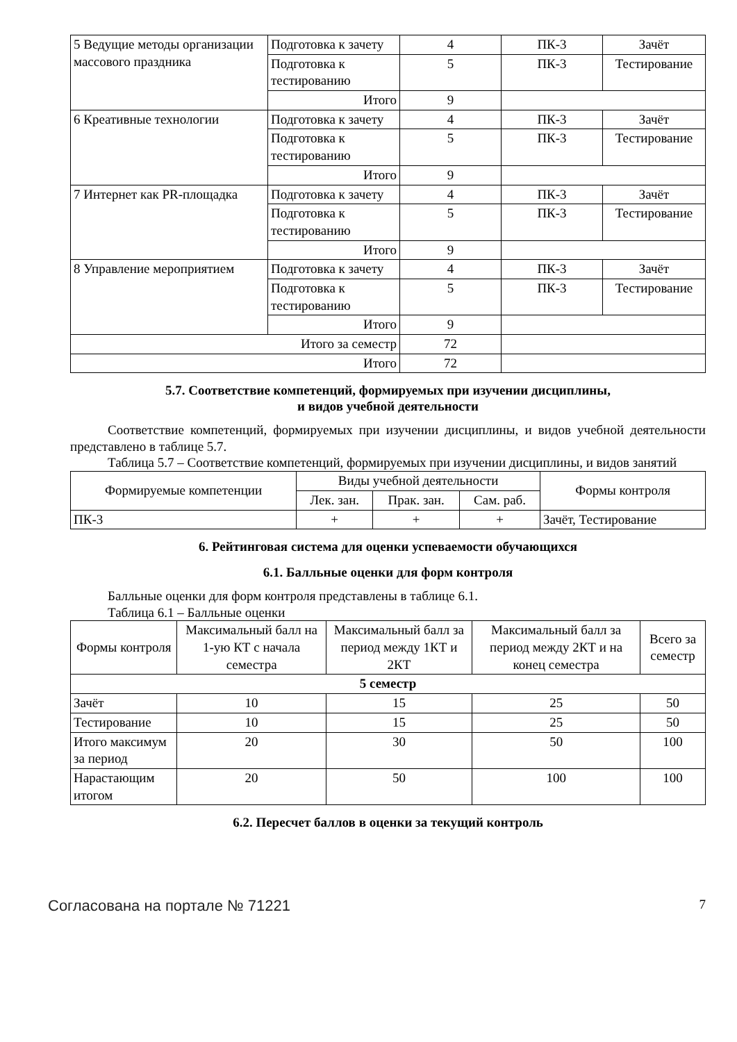| 5 Ведущие методы организации массового праздника | Подготовка к зачету | 4 | ПК-3 | Зачёт |
| | Подготовка к тестированию | 5 | ПК-3 | Тестирование |
| | Итого | 9 | | |
| 6 Креативные технологии | Подготовка к зачету | 4 | ПК-3 | Зачёт |
| | Подготовка к тестированию | 5 | ПК-3 | Тестирование |
| | Итого | 9 | | |
| 7 Интернет как PR-площадка | Подготовка к зачету | 4 | ПК-3 | Зачёт |
| | Подготовка к тестированию | 5 | ПК-3 | Тестирование |
| | Итого | 9 | | |
| 8 Управление мероприятием | Подготовка к зачету | 4 | ПК-3 | Зачёт |
| | Подготовка к тестированию | 5 | ПК-3 | Тестирование |
| | Итого | 9 | | |
| Итого за семестр | | 72 | | |
| Итого | | 72 | | |
5.7. Соответствие компетенций, формируемых при изучении дисциплины,
и видов учебной деятельности
Соответствие компетенций, формируемых при изучении дисциплины, и видов учебной деятельности представлено в таблице 5.7.
Таблица 5.7 – Соответствие компетенций, формируемых при изучении дисциплины, и видов занятий
| Формируемые компетенции | Виды учебной деятельности | | | Формы контроля |
| --- | --- | --- | --- | --- |
| | Лек. зан. | Прак. зан. | Сам. раб. | |
| ПК-3 | + | + | + | Зачёт, Тестирование |
6. Рейтинговая система для оценки успеваемости обучающихся
6.1. Балльные оценки для форм контроля
Балльные оценки для форм контроля представлены в таблице 6.1.
Таблица 6.1 – Балльные оценки
| Формы контроля | Максимальный балл на 1-ую КТ с начала семестра | Максимальный балл за период между 1КТ и 2КТ | Максимальный балл за период между 2КТ и на конец семестра | Всего за семестр |
| --- | --- | --- | --- | --- |
| 5 семестр | | | | |
| Зачёт | 10 | 15 | 25 | 50 |
| Тестирование | 10 | 15 | 25 | 50 |
| Итого максимум за период | 20 | 30 | 50 | 100 |
| Нарастающим итогом | 20 | 50 | 100 | 100 |
6.2. Пересчет баллов в оценки за текущий контроль
Согласована на портале № 71221 7